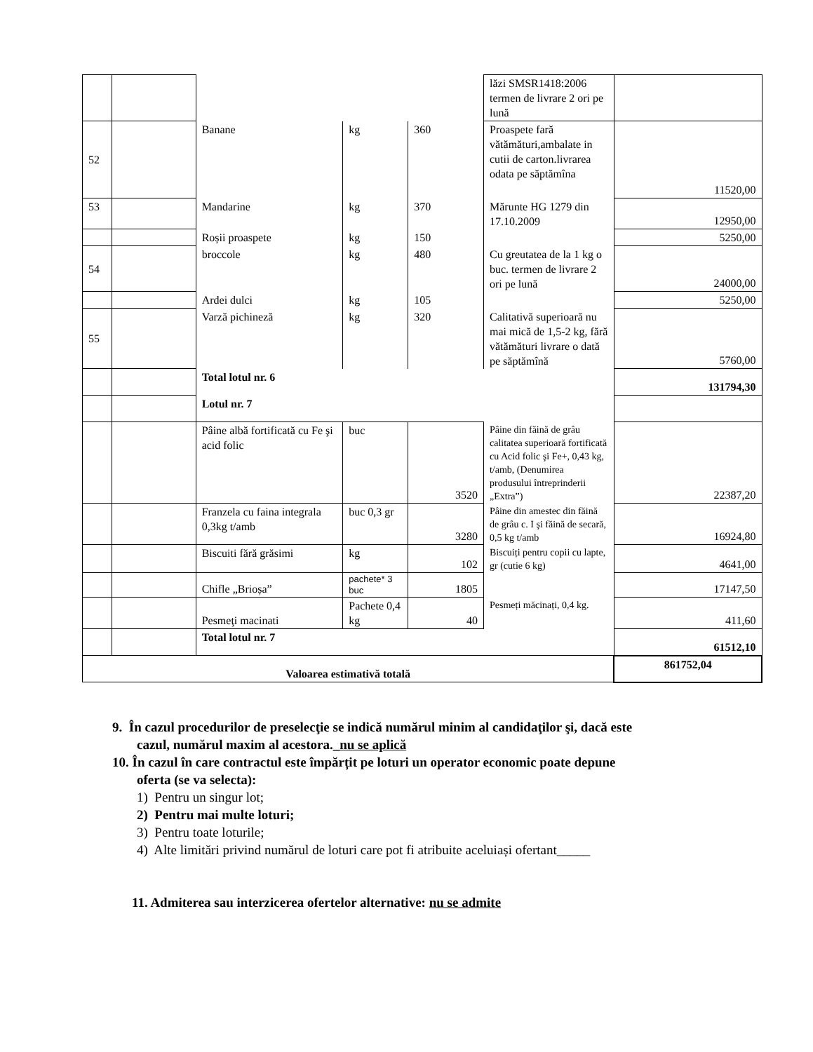| | | | | | lăzi SMSR1418:2006 termen de livrare 2 ori pe lună | |
| 52 | | Banane | kg | 360 | Proaspete fară vătămături,ambalate in cutii de carton.livrarea odata pe săptămîna | 11520,00 |
| 53 | | Mandarine | kg | 370 | Mărunte HG 1279 din 17.10.2009 | 12950,00 |
| | | Roșii proaspete | kg | 150 | | 5250,00 |
| 54 | | broccole | kg | 480 | Cu greutatea de la 1 kg o buc. termen de livrare 2 ori pe lună | 24000,00 |
| | | Ardei dulci | kg | 105 | | 5250,00 |
| 55 | | Varză pichineză | kg | 320 | Calitativă superioară nu mai mică de 1,5-2 kg, fără vătămături livrare o dată pe săptămînă | 5760,00 |
| | | Total lotul nr. 6 | | | | 131794,30 |
| | | Lotul nr. 7 | | | | |
| | | Pâine albă fortificată cu Fe şi acid folic | buc | 3520 | Pâine din făină de grâu calitatea superioară fortificată cu Acid folic şi Fe+, 0,43 kg, t/amb, (Denumirea produsului întreprinderii „Extra”) | 22387,20 |
| | | Franzela cu faina integrala 0,3kg t/amb | buc 0,3 gr | 3280 | Pâine din amestec din făină de grâu c. I şi făină de secară, 0,5 kg t/amb | 16924,80 |
| | | Biscuiti fără grăsimi | kg | 102 | Biscuiți pentru copii cu lapte, gr (cutie 6 kg) | 4641,00 |
| | | Chifle „Brioșa” | pachete* 3 buc | 1805 | | 17147,50 |
| | | Pesmeţi macinati | Pachete 0,4 kg | 40 | Pesmeți măcinați, 0,4 kg. | 411,60 |
| | | Total lotul nr. 7 | | | | 61512,10 |
| Valoarea estimativă totală | | | | | | 861752,04 |
9. În cazul procedurilor de preselecţie se indică numărul minim al candidaţilor şi, dacă este
cazul, numărul maxim al acestora._nu se aplică
10. În cazul în care contractul este împărțit pe loturi un operator economic poate depune
oferta (se va selecta):
1) Pentru un singur lot;
2) Pentru mai multe loturi;
3) Pentru toate loturile;
4) Alte limitări privind numărul de loturi care pot fi atribuite aceluiași ofertant_____
11. Admiterea sau interzicerea ofertelor alternative: nu se admite